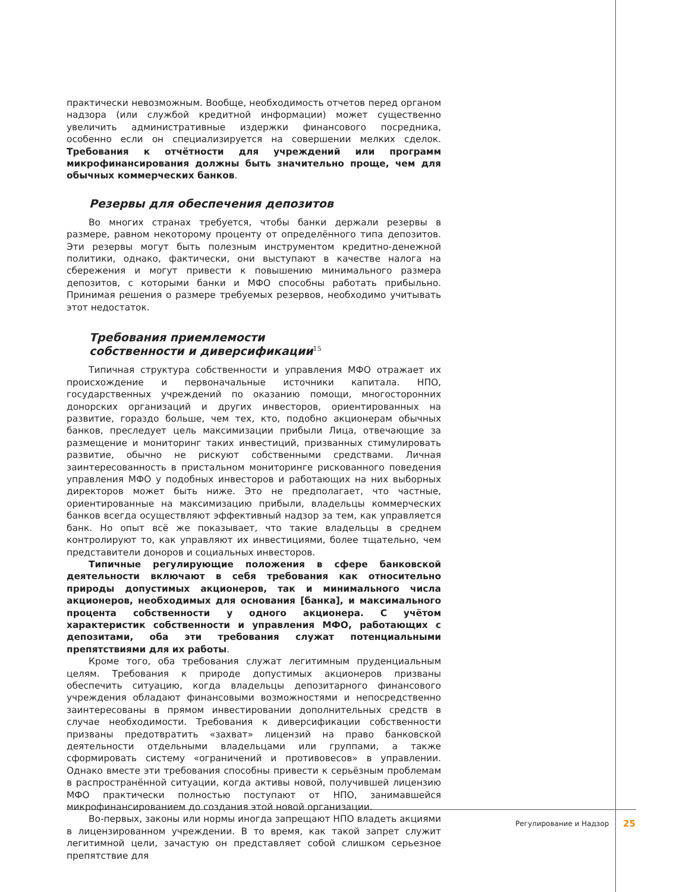практически невозможным. Вообще, необходимость отчетов перед органом надзора (или службой кредитной информации) может существенно увеличить административные издержки финансового посредника, особенно если он специализируется на совершении мелких сделок. Требования к отчётности для учреждений или программ микрофинансирования должны быть значительно проще, чем для обычных коммерческих банков.
Резервы для обеспечения депозитов
Во многих странах требуется, чтобы банки держали резервы в размере, равном некоторому проценту от определённого типа депозитов. Эти резервы могут быть полезным инструментом кредитно-денежной политики, однако, фактически, они выступают в качестве налога на сбережения и могут привести к повышению минимального размера депозитов, с которыми банки и МФО способны работать прибыльно. Принимая решения о размере требуемых резервов, необходимо учитывать этот недостаток.
Требования приемлемости
собственности и диверсификации<sup>15</sup>
Типичная структура собственности и управления МФО отражает их происхождение и первоначальные источники капитала. НПО, государственных учреждений по оказанию помощи, многосторонних донорских организаций и других инвесторов, ориентированных на развитие, гораздо больше, чем тех, кто, подобно акционерам обычных банков, преследует цель максимизации прибыли Лица, отвечающие за размещение и мониторинг таких инвестиций, призванных стимулировать развитие, обычно не рискуют собственными средствами. Личная заинтересованность в пристальном мониторинге рискованного поведения управления МФО у подобных инвесторов и работающих на них выборных директоров может быть ниже. Это не предполагает, что частные, ориентированные на максимизацию прибыли, владельцы коммерческих банков всегда осуществляют эффективный надзор за тем, как управляется банк. Но опыт всё же показывает, что такие владельцы в среднем контролируют то, как управляют их инвестициями, более тщательно, чем представители доноров и социальных инвесторов.
Типичные регулирующие положения в сфере банковской деятельности включают в себя требования как относительно природы допустимых акционеров, так и минимального числа акционеров, необходимых для основания [банка], и максимального процента собственности у одного акционера. С учётом характеристик собственности и управления МФО, работающих с депозитами, оба эти требования служат потенциальными препятствиями для их работы.
Кроме того, оба требования служат легитимным пруденциальным целям. Требования к природе допустимых акционеров призваны обеспечить ситуацию, когда владельцы депозитарного финансового учреждения обладают финансовыми возможностями и непосредственно заинтересованы в прямом инвестировании дополнительных средств в случае необходимости. Требования к диверсификации собственности призваны предотвратить «захват» лицензий на право банковской деятельности отдельными владельцами или группами, а также сформировать систему «ограничений и противовесов» в управлении. Однако вместе эти требования способны привести к серьёзным проблемам в распространённой ситуации, когда активы новой, получившей лицензию МФО практически полностью поступают от НПО, занимавшейся микрофинансированием до создания этой новой организации.
Во-первых, законы или нормы иногда запрещают НПО владеть акциями в лицензированном учреждении. В то время, как такой запрет служит легитимной цели, зачастую он представляет собой слишком серьезное препятствие для
Регулирование и Надзор 25